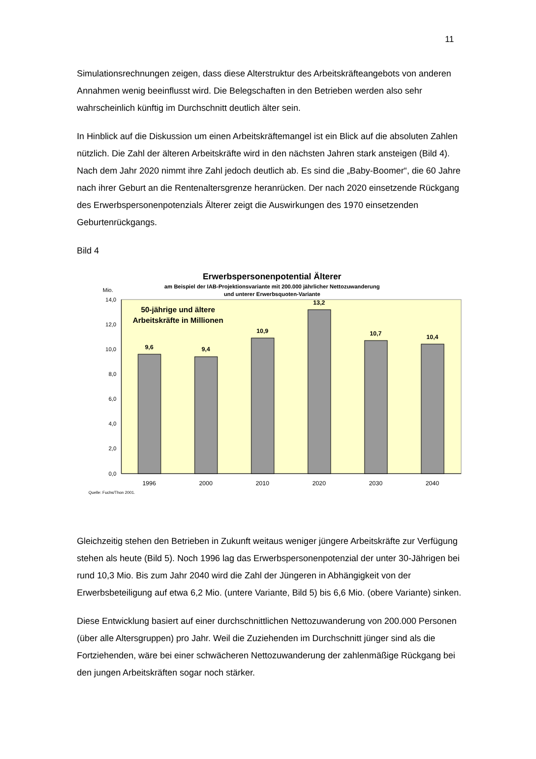11
Simulationsrechnungen zeigen, dass diese Alterstruktur des Arbeitskräfteangebots von anderen Annahmen wenig beeinflusst wird. Die Belegschaften in den Betrieben werden also sehr wahrscheinlich künftig im Durchschnitt deutlich älter sein.
In Hinblick auf die Diskussion um einen Arbeitskräftemangel ist ein Blick auf die absoluten Zahlen nützlich. Die Zahl der älteren Arbeitskräfte wird in den nächsten Jahren stark ansteigen (Bild 4). Nach dem Jahr 2020 nimmt ihre Zahl jedoch deutlich ab. Es sind die „Baby-Boomer“, die 60 Jahre nach ihrer Geburt an die Rentenaltersgrenze heranrücken. Der nach 2020 einsetzende Rückgang des Erwerbspersonenpotenzials Älterer zeigt die Auswirkungen des 1970 einsetzenden Geburtenrückgangs.
Bild 4
Erwerbspersonenpotential Älterer
am Beispiel der IAB-Projektionsvariante mit 200.000 jährlicher Nettozuwanderung
und unterer Erwerbsquoten-Variante
Mio.
14,0
12,0
10,0
8,0
6,0
4,0
2,0
0,0
50-jährige und ältere
Arbeitskräfte in Millionen
9,6
9,4
10,9
13,2
10,7
10,4
1996
2000
2010
2020
2030
2040
Quelle: Fuchs/Thon 2001.
Gleichzeitig stehen den Betrieben in Zukunft weitaus weniger jüngere Arbeitskräfte zur Verfügung stehen als heute (Bild 5). Noch 1996 lag das Erwerbspersonenpotenzial der unter 30-Jährigen bei rund 10,3 Mio. Bis zum Jahr 2040 wird die Zahl der Jüngeren in Abhängigkeit von der Erwerbsbeteiligung auf etwa 6,2 Mio. (untere Variante, Bild 5) bis 6,6 Mio. (obere Variante) sinken.
Diese Entwicklung basiert auf einer durchschnittlichen Nettozuwanderung von 200.000 Personen (über alle Altersgruppen) pro Jahr. Weil die Zuziehenden im Durchschnitt jünger sind als die Fortziehenden, wäre bei einer schwächeren Nettozuwanderung der zahlenmäßige Rückgang bei den jungen Arbeitskräften sogar noch stärker.